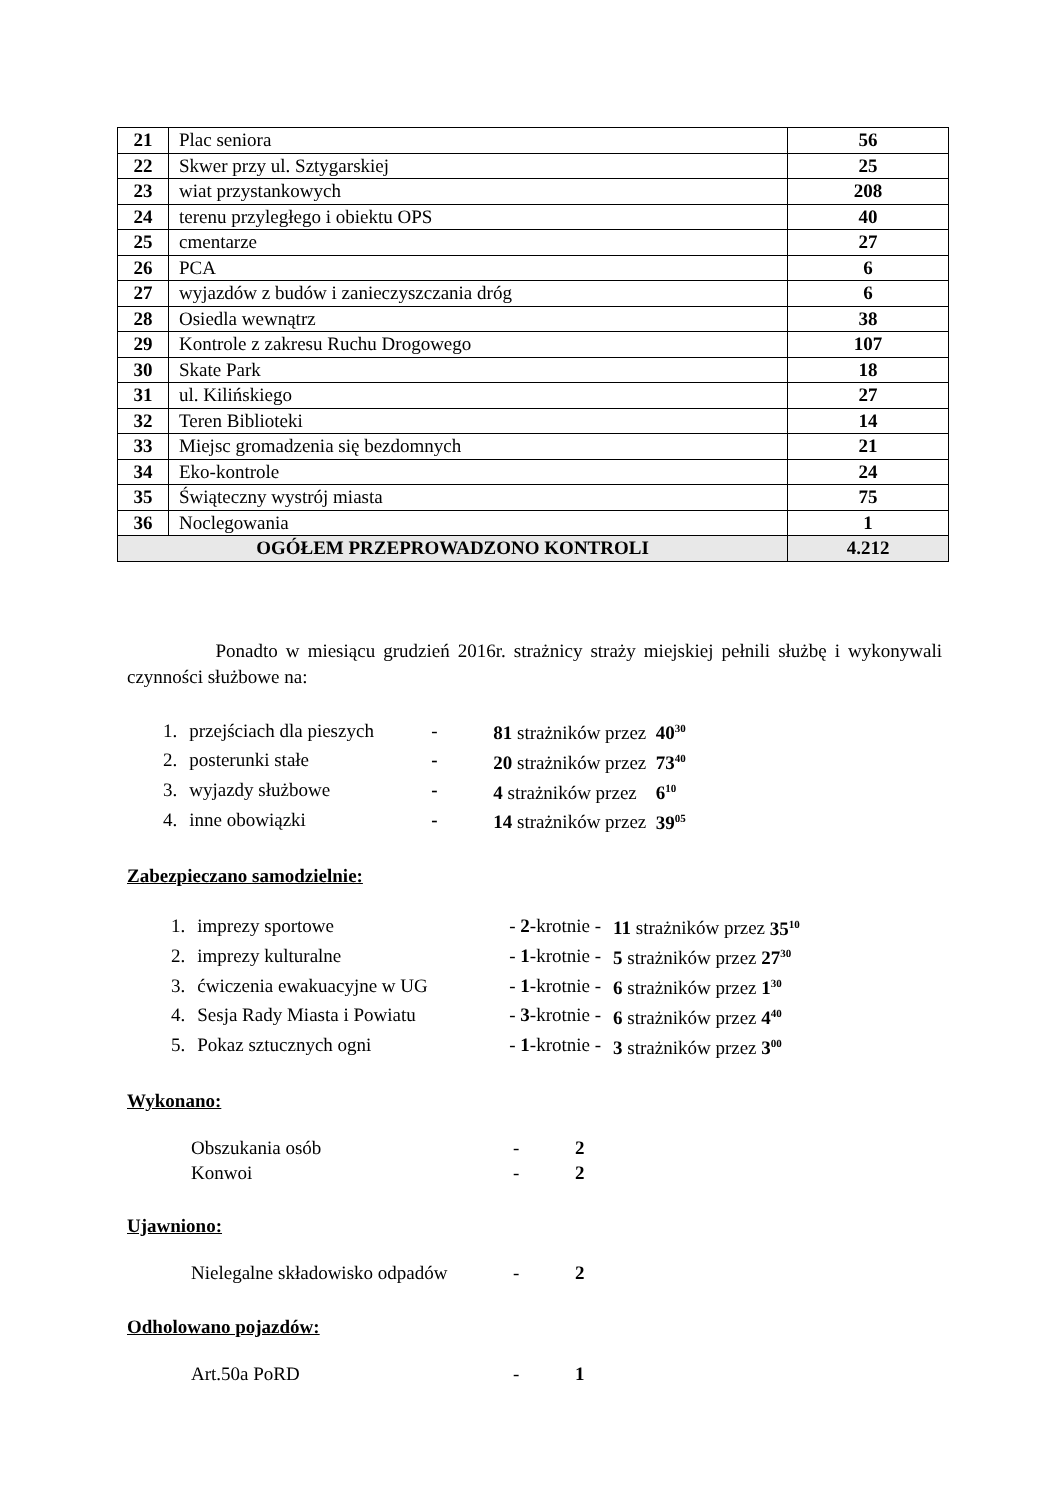| 21 | Plac seniora | 56 |
| 22 | Skwer przy ul. Sztygarskiej | 25 |
| 23 | wiat przystankowych | 208 |
| 24 | terenu przyległego i obiektu OPS | 40 |
| 25 | cmentarze | 27 |
| 26 | PCA | 6 |
| 27 | wyjazdów z budów i zanieczyszczania dróg | 6 |
| 28 | Osiedla wewnątrz | 38 |
| 29 | Kontrole z zakresu Ruchu Drogowego | 107 |
| 30 | Skate Park | 18 |
| 31 | ul. Kilińskiego | 27 |
| 32 | Teren Biblioteki | 14 |
| 33 | Miejsc gromadzenia się bezdomnych | 21 |
| 34 | Eko-kontrole | 24 |
| 35 | Świąteczny wystrój miasta | 75 |
| 36 | Noclegowania | 1 |
| OGÓŁEM PRZEPROWADZONO KONTROLI | | 4.212 |
Ponadto w miesiącu grudzień 2016r. strażnicy straży miejskiej pełnili służbę i wykonywali czynności służbowe na:
| 1. | przejściach dla pieszych | - | 81 strażników przez 40<sup>30</sup> |
| 2. | posterunki stałe | - | 20 strażników przez 73<sup>40</sup> |
| 3. | wyjazdy służbowe | - | 4 strażników przez 6<sup>10</sup> |
| 4. | inne obowiązki | - | 14 strażników przez 39<sup>05</sup> |
Zabezpieczano samodzielnie:
| 1. | imprezy sportowe | - 2 -krotnie - | 11 strażników przez 35<sup>10</sup> |
| 2. | imprezy kulturalne | - 1 -krotnie - | 5 strażników przez 27<sup>30</sup> |
| 3. | ćwiczenia ewakuacyjne w UG | - 1 -krotnie - | 6 strażników przez 1<sup>30</sup> |
| 4. | Sesja Rady Miasta i Powiatu | - 3 -krotnie - | 6 strażników przez 4<sup>40</sup> |
| 5. | Pokaz sztucznych ogni | - 1 -krotnie - | 3 strażników przez 3<sup>00</sup> |
Wykonano:
| Obszukania osób | - | 2 |
| Konwoi | - | 2 |
Ujawniono:
| Nielegalne składowisko odpadów | - | 2 |
Odholowano pojazdów:
| Art.50a PoRD | - | 1 |